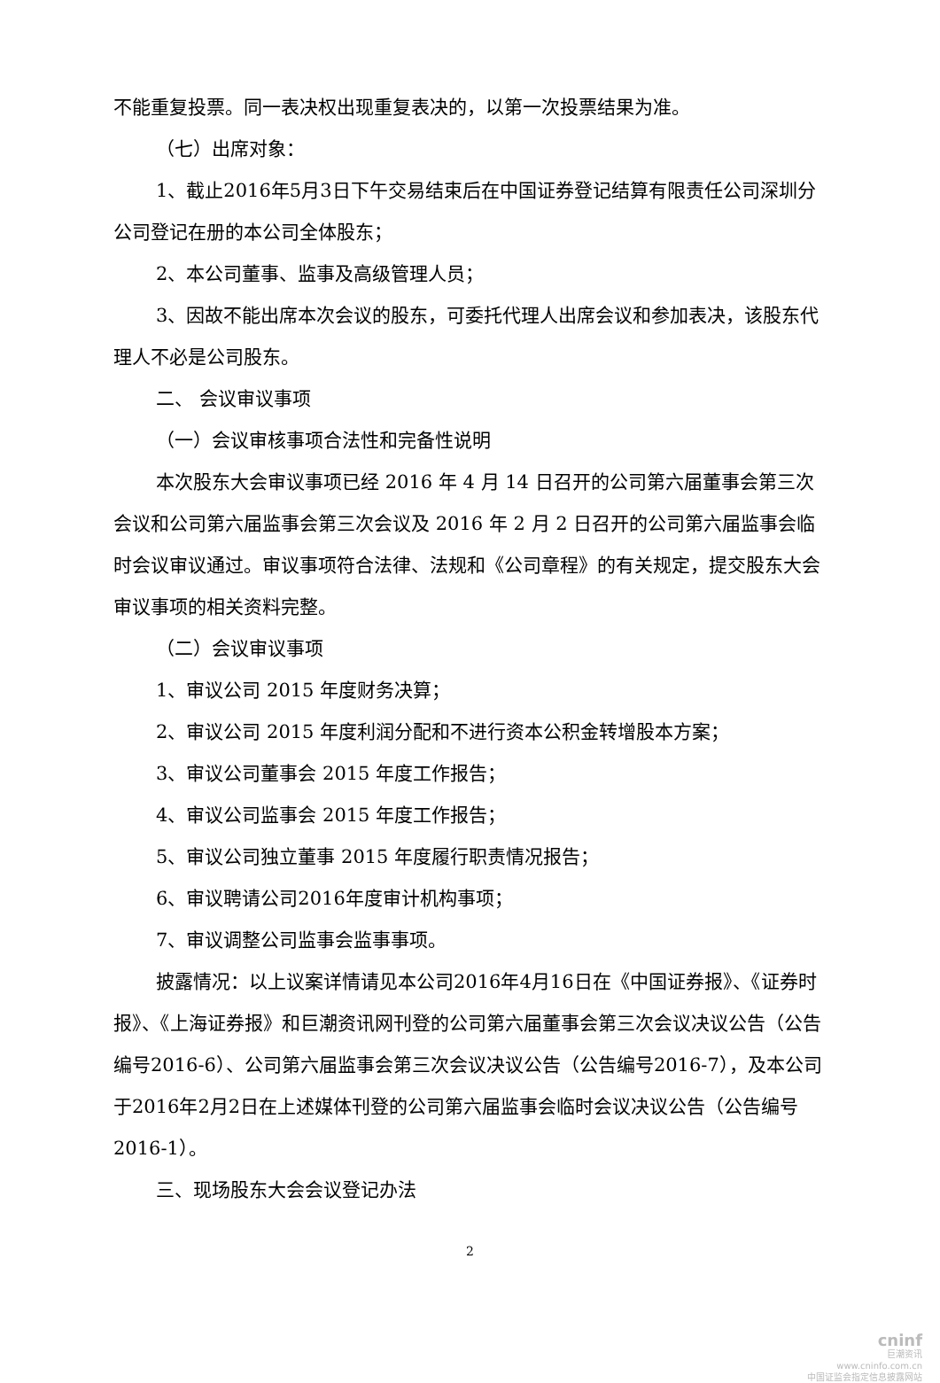不能重复投票。同一表决权出现重复表决的，以第一次投票结果为准。
（七）出席对象：
1、截止2016年5月3日下午交易结束后在中国证券登记结算有限责任公司深圳分公司登记在册的本公司全体股东；
2、本公司董事、监事及高级管理人员；
3、因故不能出席本次会议的股东，可委托代理人出席会议和参加表决，该股东代理人不必是公司股东。
二、 会议审议事项
（一）会议审核事项合法性和完备性说明
本次股东大会审议事项已经 2016 年 4 月 14 日召开的公司第六届董事会第三次会议和公司第六届监事会第三次会议及 2016 年 2 月 2 日召开的公司第六届监事会临时会议审议通过。审议事项符合法律、法规和《公司章程》的有关规定，提交股东大会审议事项的相关资料完整。
（二）会议审议事项
1、审议公司 2015 年度财务决算；
2、审议公司 2015 年度利润分配和不进行资本公积金转增股本方案；
3、审议公司董事会 2015 年度工作报告；
4、审议公司监事会 2015 年度工作报告；
5、审议公司独立董事 2015 年度履行职责情况报告；
6、审议聘请公司2016年度审计机构事项；
7、审议调整公司监事会监事事项。
披露情况：以上议案详情请见本公司2016年4月16日在《中国证券报》、《证券时报》、《上海证券报》和巨潮资讯网刊登的公司第六届董事会第三次会议决议公告（公告编号2016-6）、公司第六届监事会第三次会议决议公告（公告编号2016-7），及本公司于2016年2月2日在上述媒体刊登的公司第六届监事会临时会议决议公告（公告编号2016-1）。
三、现场股东大会会议登记办法
2
cninf
巨潮资讯
www.cninfo.com.cn
中国证监会指定信息披露网站